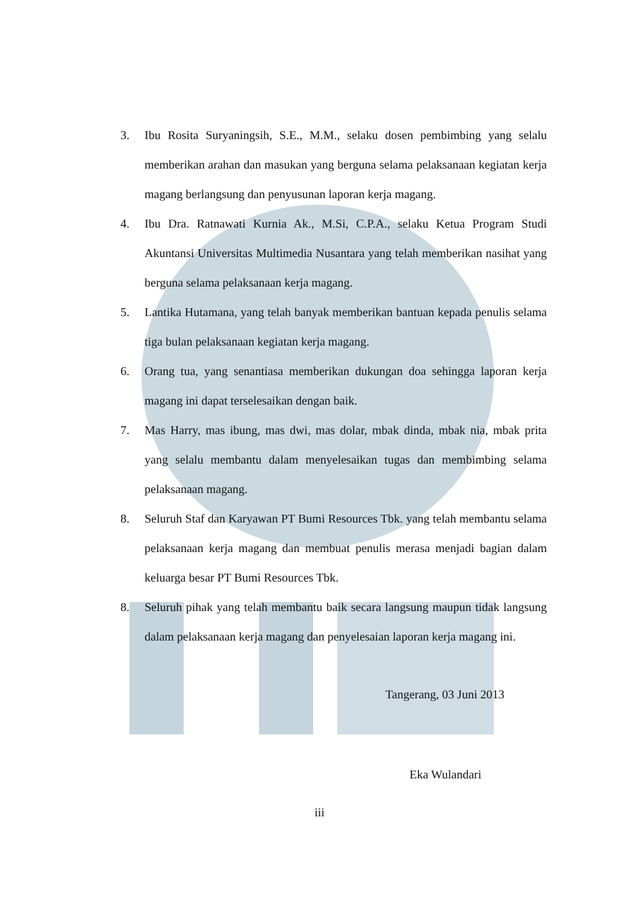3. Ibu Rosita Suryaningsih, S.E., M.M., selaku dosen pembimbing yang selalu memberikan arahan dan masukan yang berguna selama pelaksanaan kegiatan kerja magang berlangsung dan penyusunan laporan kerja magang.
4. Ibu Dra. Ratnawati Kurnia Ak., M.Si, C.P.A., selaku Ketua Program Studi Akuntansi Universitas Multimedia Nusantara yang telah memberikan nasihat yang berguna selama pelaksanaan kerja magang.
5. Lantika Hutamana, yang telah banyak memberikan bantuan kepada penulis selama tiga bulan pelaksanaan kegiatan kerja magang.
6. Orang tua, yang senantiasa memberikan dukungan doa sehingga laporan kerja magang ini dapat terselesaikan dengan baik.
7. Mas Harry, mas ibung, mas dwi, mas dolar, mbak dinda, mbak nia, mbak prita yang selalu membantu dalam menyelesaikan tugas dan membimbing selama pelaksanaan magang.
8. Seluruh Staf dan Karyawan PT Bumi Resources Tbk. yang telah membantu selama pelaksanaan kerja magang dan membuat penulis merasa menjadi bagian dalam keluarga besar PT Bumi Resources Tbk.
8. Seluruh pihak yang telah membantu baik secara langsung maupun tidak langsung dalam pelaksanaan kerja magang dan penyelesaian laporan kerja magang ini.
Tangerang, 03 Juni 2013
Eka Wulandari
iii